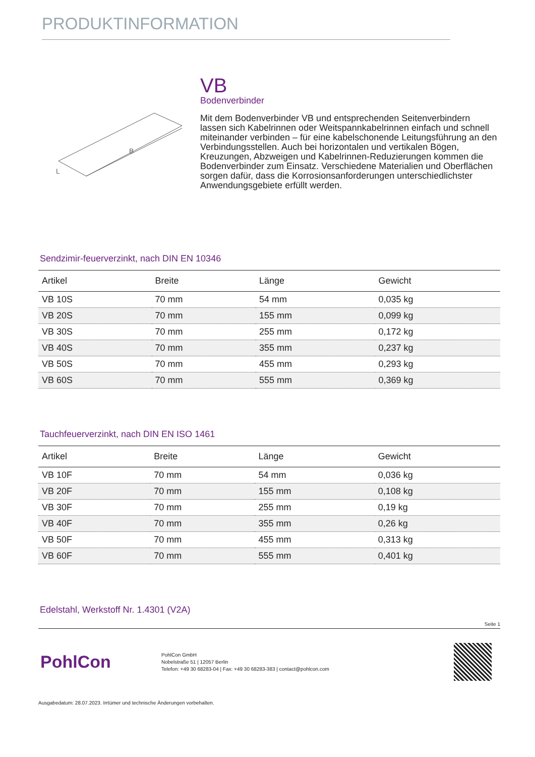PRODUKTINFORMATION
B
L
VB
Bodenverbinder
Mit dem Bodenverbinder VB und entsprechenden Seitenverbindern lassen sich Kabelrinnen oder Weitspannkabelrinnen einfach und schnell miteinander verbinden – für eine kabelschonende Leitungsführung an den Verbindungsstellen. Auch bei horizontalen und vertikalen Bögen, Kreuzungen, Abzweigen und Kabelrinnen-Reduzierungen kommen die Bodenverbinder zum Einsatz. Verschiedene Materialien und Oberflächen sorgen dafür, dass die Korrosionsanforderungen unterschiedlichster Anwendungsgebiete erfüllt werden.
Sendzimir-feuerverzinkt, nach DIN EN 10346
| Artikel | Breite | Länge | Gewicht |
| --- | --- | --- | --- |
| VB 10S | 70 mm | 54 mm | 0,035 kg |
| VB 20S | 70 mm | 155 mm | 0,099 kg |
| VB 30S | 70 mm | 255 mm | 0,172 kg |
| VB 40S | 70 mm | 355 mm | 0,237 kg |
| VB 50S | 70 mm | 455 mm | 0,293 kg |
| VB 60S | 70 mm | 555 mm | 0,369 kg |
Tauchfeuerverzinkt, nach DIN EN ISO 1461
| Artikel | Breite | Länge | Gewicht |
| --- | --- | --- | --- |
| VB 10F | 70 mm | 54 mm | 0,036 kg |
| VB 20F | 70 mm | 155 mm | 0,108 kg |
| VB 30F | 70 mm | 255 mm | 0,19 kg |
| VB 40F | 70 mm | 355 mm | 0,26 kg |
| VB 50F | 70 mm | 455 mm | 0,313 kg |
| VB 60F | 70 mm | 555 mm | 0,401 kg |
Edelstahl, Werkstoff Nr. 1.4301 (V2A)
Seite 1
PohlCon
PohlCon GmbH
Nobelstraße 51 | 12057 Berlin
Telefon: +49 30 68283-04 | Fax: +49 30 68283-383 | contact@pohlcon.com
Ausgabedatum: 28.07.2023. Irrtümer und technische Änderungen vorbehalten.